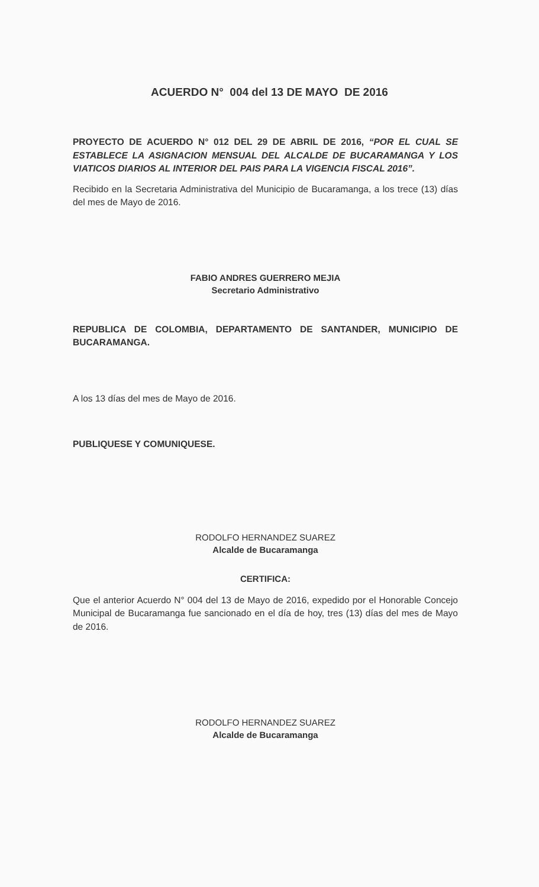ACUERDO N° 004 del 13 DE MAYO DE 2016
PROYECTO DE ACUERDO N° 012 DEL 29 DE ABRIL DE 2016, “POR EL CUAL SE ESTABLECE LA ASIGNACION MENSUAL DEL ALCALDE DE BUCARAMANGA Y LOS VIATICOS DIARIOS AL INTERIOR DEL PAIS PARA LA VIGENCIA FISCAL 2016”.
Recibido en la Secretaria Administrativa del Municipio de Bucaramanga, a los trece (13) días del mes de Mayo de 2016.
FABIO ANDRES GUERRERO MEJIA
Secretario Administrativo
REPUBLICA DE COLOMBIA, DEPARTAMENTO DE SANTANDER, MUNICIPIO DE BUCARAMANGA.
A los 13 días del mes de Mayo de 2016.
PUBLIQUESE Y COMUNIQUESE.
RODOLFO HERNANDEZ SUAREZ
Alcalde de Bucaramanga
CERTIFICA:
Que el anterior Acuerdo N° 004 del 13 de Mayo de 2016, expedido por el Honorable Concejo Municipal de Bucaramanga fue sancionado en el día de hoy, tres (13) días del mes de Mayo de 2016.
RODOLFO HERNANDEZ SUAREZ
Alcalde de Bucaramanga